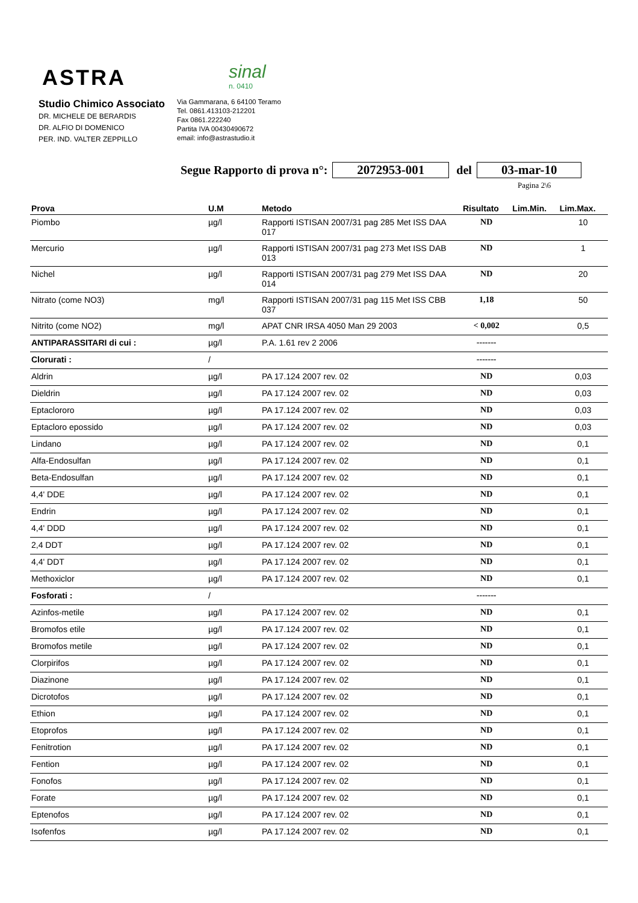ASTRA
sinal
n. 0410
Studio Chimico Associato
DR. MICHELE DE BERARDIS
DR. ALFIO DI DOMENICO
PER. IND. VALTER ZEPPILLO
Via Gammarana, 6 64100 Teramo
Tel. 0861.413103-212201
Fax 0861.222240
Partita IVA 00430490672
email: info@astrastudio.it
Segue Rapporto di prova n°: 2072953-001 del 03-mar-10
Pagina 2\6
| Prova | U.M | Metodo | Risultato | Lim.Min. | Lim.Max. |
| --- | --- | --- | --- | --- | --- |
| Piombo | µg/l | Rapporti ISTISAN 2007/31 pag 285 Met ISS DAA 017 | ND | | 10 |
| Mercurio | µg/l | Rapporti ISTISAN 2007/31 pag 273 Met ISS DAB 013 | ND | | 1 |
| Nichel | µg/l | Rapporti ISTISAN 2007/31 pag 279 Met ISS DAA 014 | ND | | 20 |
| Nitrato (come NO3) | mg/l | Rapporti ISTISAN 2007/31 pag 115 Met ISS CBB 037 | 1,18 | | 50 |
| Nitrito (come NO2) | mg/l | APAT CNR IRSA 4050 Man 29 2003 | < 0,002 | | 0,5 |
| ANTIPARASSITARI di cui : | µg/l | P.A. 1.61 rev 2 2006 | ------- | | |
| Clorurati : | / | | ------- | | |
| Aldrin | µg/l | PA 17.124 2007 rev. 02 | ND | | 0,03 |
| Dieldrin | µg/l | PA 17.124 2007 rev. 02 | ND | | 0,03 |
| Eptaclororo | µg/l | PA 17.124 2007 rev. 02 | ND | | 0,03 |
| Eptacloro epossido | µg/l | PA 17.124 2007 rev. 02 | ND | | 0,03 |
| Lindano | µg/l | PA 17.124 2007 rev. 02 | ND | | 0,1 |
| Alfa-Endosulfan | µg/l | PA 17.124 2007 rev. 02 | ND | | 0,1 |
| Beta-Endosulfan | µg/l | PA 17.124 2007 rev. 02 | ND | | 0,1 |
| 4,4' DDE | µg/l | PA 17.124 2007 rev. 02 | ND | | 0,1 |
| Endrin | µg/l | PA 17.124 2007 rev. 02 | ND | | 0,1 |
| 4,4' DDD | µg/l | PA 17.124 2007 rev. 02 | ND | | 0,1 |
| 2,4 DDT | µg/l | PA 17.124 2007 rev. 02 | ND | | 0,1 |
| 4,4' DDT | µg/l | PA 17.124 2007 rev. 02 | ND | | 0,1 |
| Methoxiclor | µg/l | PA 17.124 2007 rev. 02 | ND | | 0,1 |
| Fosforati : | / | | ------- | | |
| Azinfos-metile | µg/l | PA 17.124 2007 rev. 02 | ND | | 0,1 |
| Bromofos etile | µg/l | PA 17.124 2007 rev. 02 | ND | | 0,1 |
| Bromofos metile | µg/l | PA 17.124 2007 rev. 02 | ND | | 0,1 |
| Clorpirifos | µg/l | PA 17.124 2007 rev. 02 | ND | | 0,1 |
| Diazinone | µg/l | PA 17.124 2007 rev. 02 | ND | | 0,1 |
| Dicrotofos | µg/l | PA 17.124 2007 rev. 02 | ND | | 0,1 |
| Ethion | µg/l | PA 17.124 2007 rev. 02 | ND | | 0,1 |
| Etoprofos | µg/l | PA 17.124 2007 rev. 02 | ND | | 0,1 |
| Fenitrotion | µg/l | PA 17.124 2007 rev. 02 | ND | | 0,1 |
| Fention | µg/l | PA 17.124 2007 rev. 02 | ND | | 0,1 |
| Fonofos | µg/l | PA 17.124 2007 rev. 02 | ND | | 0,1 |
| Forate | µg/l | PA 17.124 2007 rev. 02 | ND | | 0,1 |
| Eptenofos | µg/l | PA 17.124 2007 rev. 02 | ND | | 0,1 |
| Isofenfos | µg/l | PA 17.124 2007 rev. 02 | ND | | 0,1 |